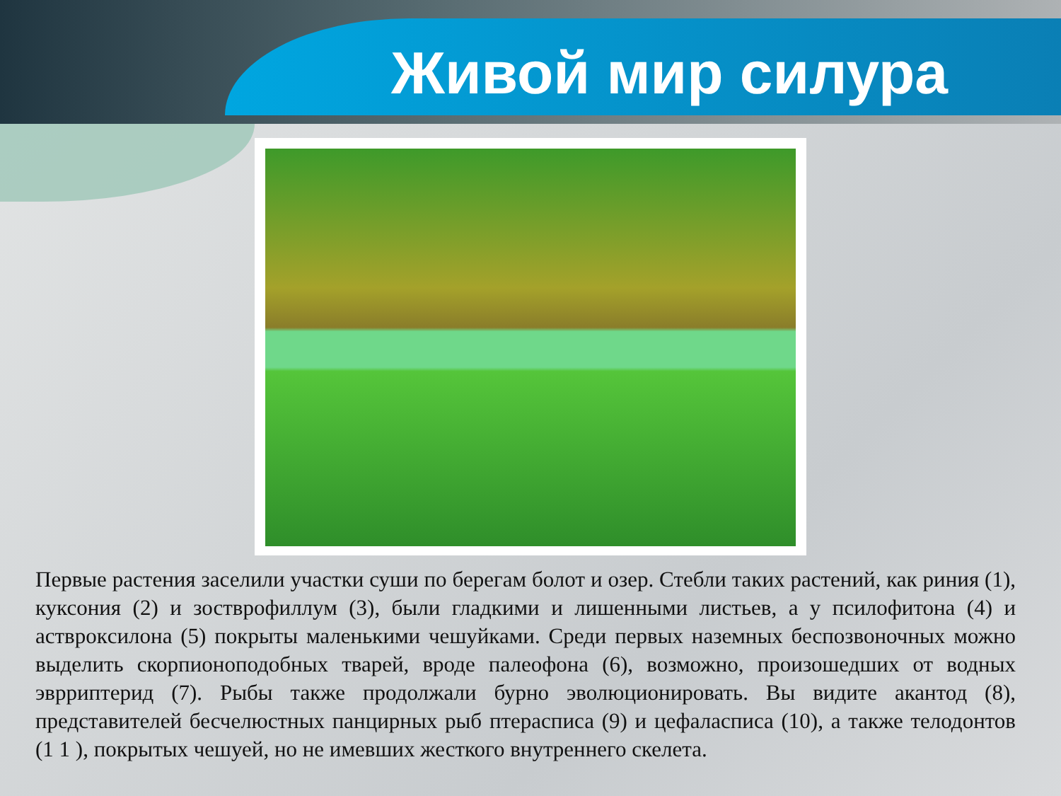Живой мир силура
Первые растения заселили участки суши по берегам болот и озер. Стебли таких растений, как риния (1), куксония (2) и зостврофиллум (3), были гладкими и лишенными листьев, а у псилофитона (4) и астврокcилона (5) покрыты маленькими чешуйками. Среди первых наземных беспозвоночных можно выделить скорпионоподобных тварей, вроде палеофона (6), возможно, произошедших от водных эврриптерид (7). Рыбы также продолжали бурно эволюционировать. Вы видите акантод (8), представителей бесчелюстных панцирных рыб птерасписа (9) и цефаласписа (10), а также телодонтов (1 1 ), покрытых чешуей, но не имевших жесткого внутреннего скелета.